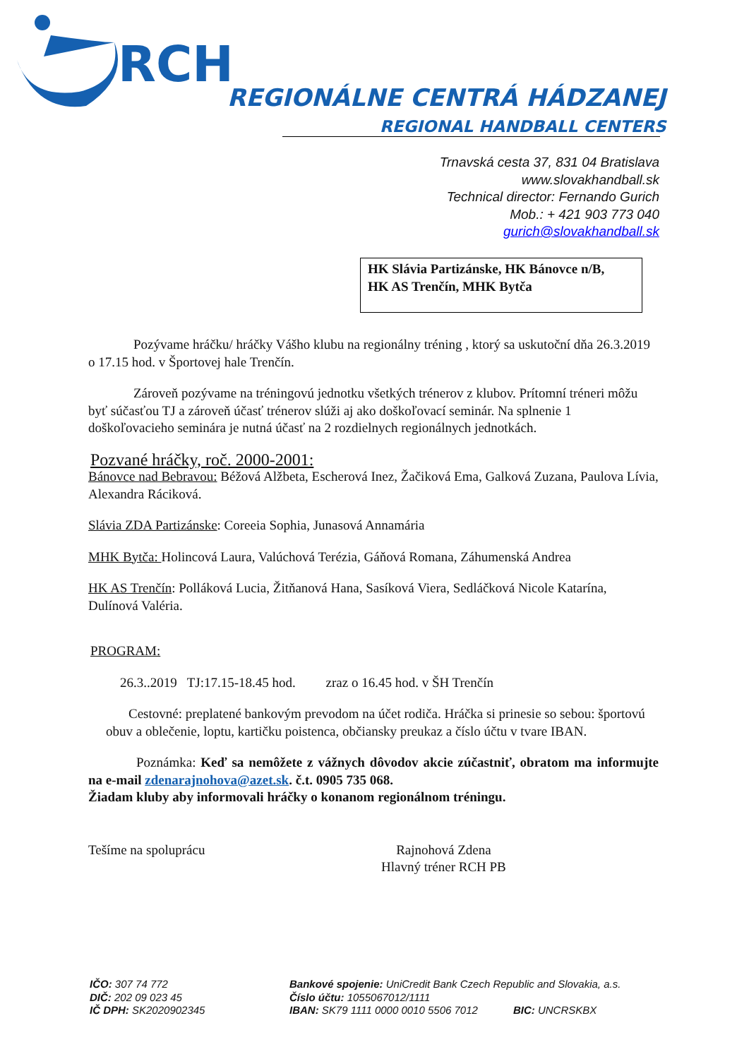RCH
REGIONÁLNE CENTRÁ HÁDZANEJ
REGIONAL HANDBALL CENTERS
Trnavská cesta 37, 831 04 Bratislava
www.slovakhandball.sk
Technical director: Fernando Gurich
Mob.: + 421 903 773 040
gurich@slovakhandball.sk
HK Slávia Partizánske, HK Bánovce n/B,
HK AS Trenčín, MHK Bytča
Pozývame hráčku/ hráčky Vášho klubu na regionálny tréning , ktorý sa uskutoční dňa 26.3.2019 o 17.15 hod. v Športovej hale Trenčín.
Zároveň pozývame na tréningovú jednotku všetkých trénerov z klubov. Prítomní tréneri môžu byť súčasťou TJ a zároveň účasť trénerov slúži aj ako doškoľovací seminár. Na splnenie 1 doškoľovacieho seminára je nutná účasť na 2 rozdielnych regionálnych jednotkách.
Pozvané hráčky, roč. 2000-2001:
Bánovce nad Bebravou: Béžová Alžbeta, Escherová Inez, Žačiková Ema, Galková Zuzana, Paulova Lívia, Alexandra Ráciková.
Slávia ZDA Partizánske: Coreeia Sophia, Junasová Annamária
MHK Bytča: Holincová Laura, Valúchová Terézia, Gáňová Romana, Záhumenská Andrea
HK AS Trenčín: Polláková Lucia, Žitňanová Hana, Sasíková Viera, Sedláčková Nicole Katarína, Dulínová Valéria.
PROGRAM:
26.3..2019 TJ:17.15-18.45 hod. zraz o 16.45 hod. v ŠH Trenčín
Cestovné: preplatené bankovým prevodom na účet rodiča. Hráčka si prinesie so sebou: športovú obuv a oblečenie, loptu, kartičku poistenca, občiansky preukaz a číslo účtu v tvare IBAN.
Poznámka: Keď sa nemôžete z vážnych dôvodov akcie zúčastniť, obratom ma informujte na e-mail zdenarajnohova@azet.sk. č.t. 0905 735 068.
Žiadam kluby aby informovali hráčky o konanom regionálnom tréningu.
Tešíme na spoluprácu Rajnohová Zdena
Hlavný tréner RCH PB
IČO: 307 74 772
DIČ: 202 09 023 45
IČ DPH: SK2020902345
Bankové spojenie: UniCredit Bank Czech Republic and Slovakia, a.s.
Číslo účtu: 1055067012/1111
IBAN: SK79 1111 0000 0010 5506 7012 BIC: UNCRSKBX